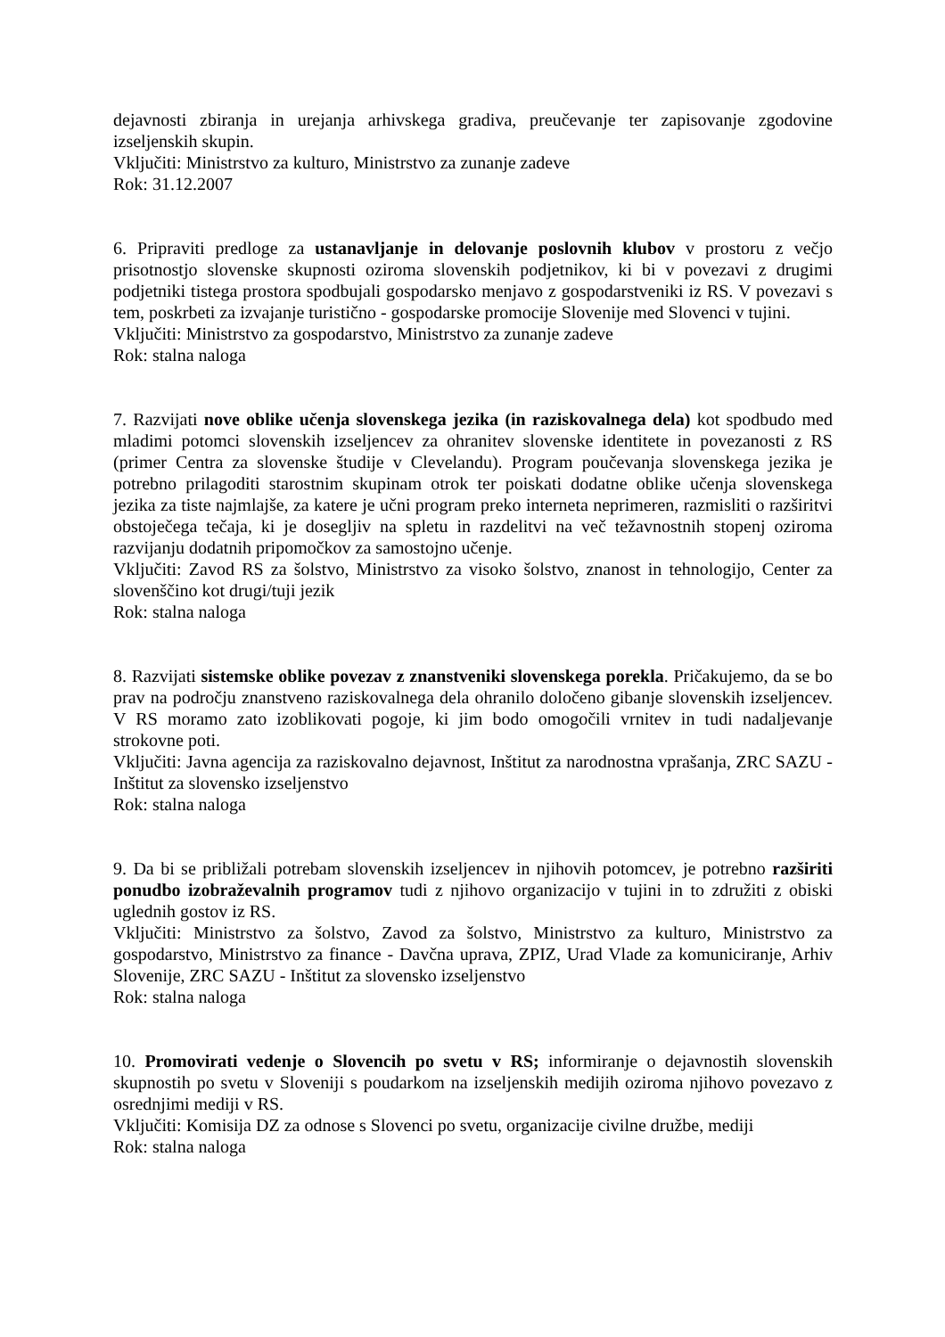dejavnosti zbiranja in urejanja arhivskega gradiva, preučevanje ter zapisovanje zgodovine izseljenskih skupin.
Vključiti: Ministrstvo za kulturo, Ministrstvo za zunanje zadeve
Rok: 31.12.2007
6. Pripraviti predloge za ustanavljanje in delovanje poslovnih klubov v prostoru z večjo prisotnostjo slovenske skupnosti oziroma slovenskih podjetnikov, ki bi v povezavi z drugimi podjetniki tistega prostora spodbujali gospodarsko menjavo z gospodarstveniki iz RS. V povezavi s tem, poskrbeti za izvajanje turistično - gospodarske promocije Slovenije med Slovenci v tujini.
Vključiti: Ministrstvo za gospodarstvo, Ministrstvo za zunanje zadeve
Rok: stalna naloga
7. Razvijati nove oblike učenja slovenskega jezika (in raziskovalnega dela) kot spodbudo med mladimi potomci slovenskih izseljencev za ohranitev slovenske identitete in povezanosti z RS (primer Centra za slovenske študije v Clevelandu). Program poučevanja slovenskega jezika je potrebno prilagoditi starostnim skupinam otrok ter poiskati dodatne oblike učenja slovenskega jezika za tiste najmlajše, za katere je učni program preko interneta neprimeren, razmisliti o razširitvi obstoječega tečaja, ki je dosegljiv na spletu in razdelitvi na več težavnostnih stopenj oziroma razvijanju dodatnih pripomočkov za samostojno učenje.
Vključiti: Zavod RS za šolstvo, Ministrstvo za visoko šolstvo, znanost in tehnologijo, Center za slovenščino kot drugi/tuji jezik
Rok: stalna naloga
8. Razvijati sistemske oblike povezav z znanstveniki slovenskega porekla. Pričakujemo, da se bo prav na področju znanstveno raziskovalnega dela ohranilo določeno gibanje slovenskih izseljencev. V RS moramo zato izoblikovati pogoje, ki jim bodo omogočili vrnitev in tudi nadaljevanje strokovne poti.
Vključiti: Javna agencija za raziskovalno dejavnost, Inštitut za narodnostna vprašanja, ZRC SAZU - Inštitut za slovensko izseljenstvo
Rok: stalna naloga
9. Da bi se približali potrebam slovenskih izseljencev in njihovih potomcev, je potrebno razširiti ponudbo izobraževalnih programov tudi z njihovo organizacijo v tujini in to združiti z obiski uglednih gostov iz RS.
Vključiti: Ministrstvo za šolstvo, Zavod za šolstvo, Ministrstvo za kulturo, Ministrstvo za gospodarstvo, Ministrstvo za finance - Davčna uprava, ZPIZ, Urad Vlade za komuniciranje, Arhiv Slovenije, ZRC SAZU - Inštitut za slovensko izseljenstvo
Rok: stalna naloga
10. Promovirati vedenje o Slovencih po svetu v RS; informiranje o dejavnostih slovenskih skupnostih po svetu v Sloveniji s poudarkom na izseljenskih medijih oziroma njihovo povezavo z osrednjimi mediji v RS.
Vključiti: Komisija DZ za odnose s Slovenci po svetu, organizacije civilne družbe, mediji
Rok: stalna naloga